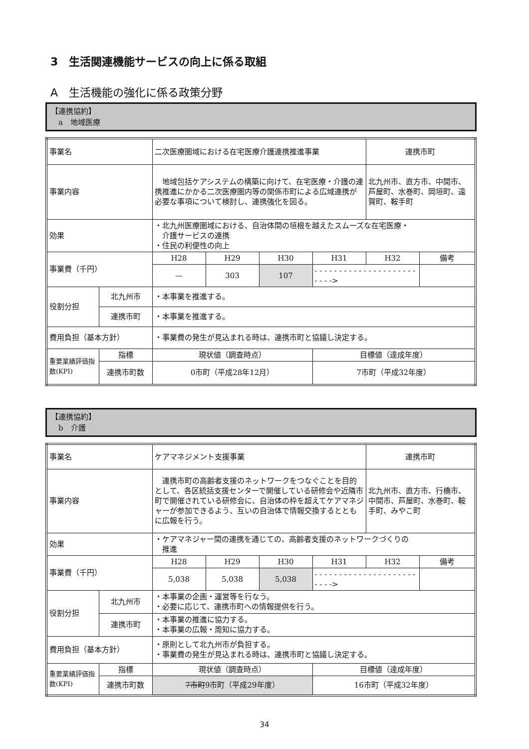3　生活関連機能サービスの向上に係る取組
A　生活機能の強化に係る政策分野
【連携協約】
　a　地域医療
| 事業名 | | 二次医療圏域における在宅医療介護連携推進事業 | | | | 連携市町 | |
| 事業内容 | | 地域包括ケアシステムの構築に向けて、在宅医療・介護の連携推進にかかる二次医療圏内等の関係市町による広域連携が必要な事項について検討し、連携強化を図る。 | | | | 北九州市、直方市、中間市、芦屋町、水巻町、岡垣町、遠賀町、鞍手町 | |
| 効果 | | ・北九州医療圏域における、自治体間の垣根を越えたスムーズな在宅医療・ 介護サービスの連携 ・住民の利便性の向上 | | | | | |
| 事業費（千円） | | H28 | H29 | H30 | H31 | H32 | 備考 |
| | | — | 303 | 107 | - - - - - - - - - - - - - - - - - - - - - - - - -> | | |
| 役割分担 | 北九州市 | ・本事業を推進する。 | | | | | |
| | 連携市町 | ・本事業を推進する。 | | | | | |
| 費用負担（基本方針） | | ・事業費の発生が見込まれる時は、連携市町と協議し決定する。 | | | | | |
| 重要業績評価指数(KPI) | 指標 | 現状値（調査時点） | | | 目標値（達成年度） | | |
| | 連携市町数 | 0市町（平成28年12月） | | | 7市町（平成32年度） | | |
【連携協約】
　b　介護
| 事業名 | | ケアマネジメント支援事業 | | | | 連携市町 | |
| 事業内容 | | 連携市町の高齢者支援のネットワークをつなぐことを目的として、各区統括支援センターで開催している研修会や近隣市町で開催されている研修会に、自治体の枠を超えてケアマネジャーが参加できるよう、互いの自治体で情報交換するとともに広報を行う。 | | | | 北九州市、直方市、行橋市、中間市、芦屋町、水巻町、鞍手町、みやこ町 | |
| 効果 | | ・ケアマネジャー間の連携を通じての、高齢者支援のネットワークづくりの 推進 | | | | | |
| 事業費（千円） | | H28 | H29 | H30 | H31 | H32 | 備考 |
| | | 5,038 | 5,038 | 5,038 | - - - - - - - - - - - - - - - - - - - - - - - - -> | | |
| 役割分担 | 北九州市 | ・本事業の企画・運営等を行なう。 ・必要に応じて、連携市町への情報提供を行う。 | | | | | |
| | 連携市町 | ・本事業の推進に協力する。 ・本事業の広報・周知に協力する。 | | | | | |
| 費用負担（基本方針） | | ・原則として北九州市が負担する。 ・事業費の発生が見込まれる時は、連携市町と協議し決定する。 | | | | | |
| 重要業績評価指数(KPI) | 指標 | 現状値（調査時点） | | | 目標値（達成年度） | | |
| | 連携市町数 | 7市町 9市町（平成29年度） | | | 16市町（平成32年度） | | |
34